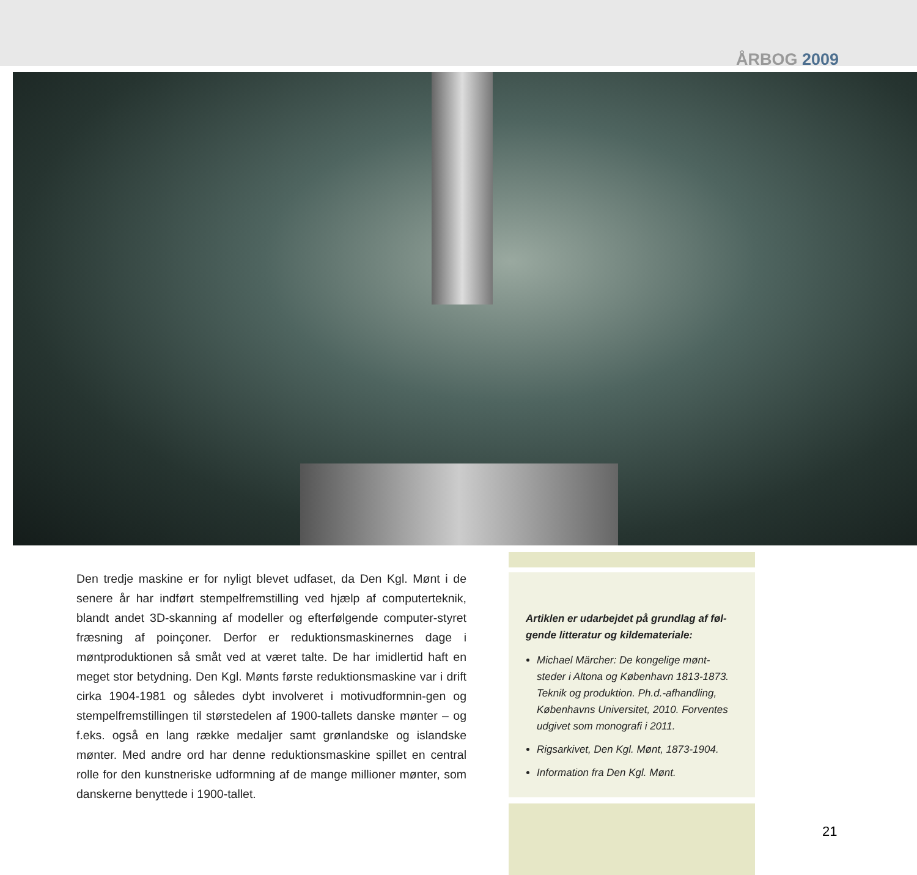ÅRBOG 2009
Den tredje maskine er for nyligt blevet udfaset, da Den Kgl. Mønt i de senere år har indført stempelfremstilling ved hjælp af computerteknik, blandt andet 3D-skanning af modeller og efterfølgende computer-styret fræsning af poinçoner. Derfor er reduktionsmaskinernes dage i møntproduktionen så småt ved at været talte. De har imidlertid haft en meget stor betydning. Den Kgl. Mønts første reduktionsmaskine var i drift cirka 1904-1981 og således dybt involveret i motivudformnin-gen og stempelfremstillingen til størstedelen af 1900-tallets danske mønter – og f.eks. også en lang række medaljer samt grønlandske og islandske mønter. Med andre ord har denne reduktionsmaskine spillet en central rolle for den kunstneriske udformning af de mange millioner mønter, som danskerne benyttede i 1900-tallet.
Artiklen er udarbejdet på grundlag af føl-gende litteratur og kildemateriale:
Michael Märcher: De kongelige mønt-steder i Altona og København 1813-1873. Teknik og produktion. Ph.d.-afhandling, Københavns Universitet, 2010. Forventes udgivet som monografi i 2011.
Rigsarkivet, Den Kgl. Mønt, 1873-1904.
Information fra Den Kgl. Mønt.
21